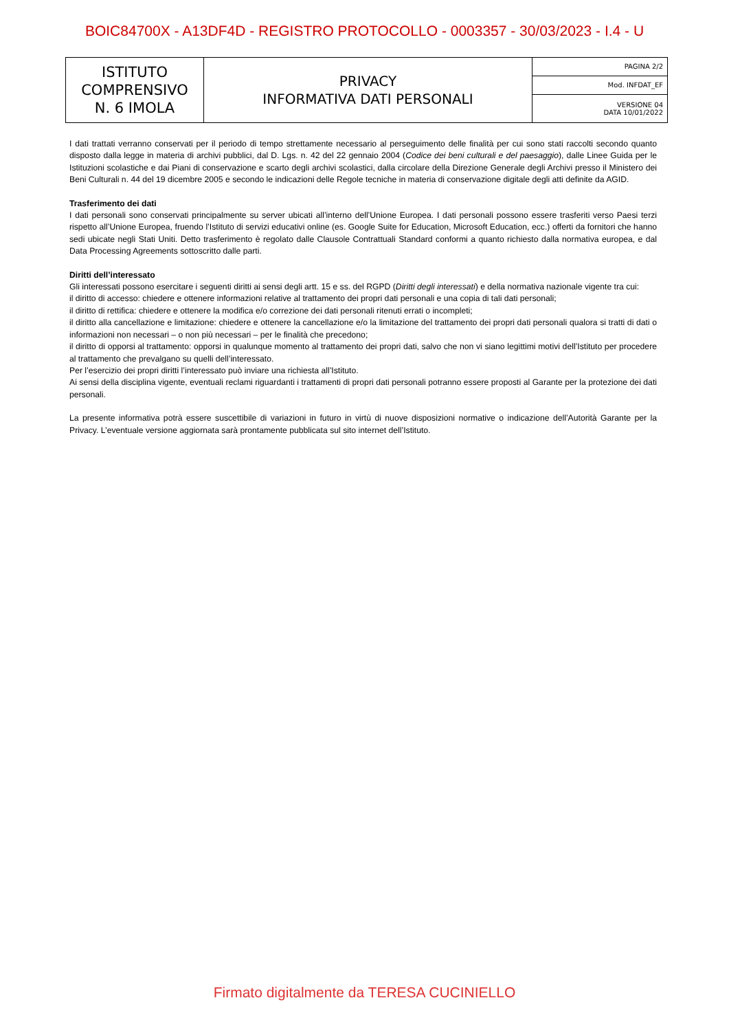BOIC84700X - A13DF4D - REGISTRO PROTOCOLLO - 0003357 - 30/03/2023 - I.4 - U
| ISTITUTO COMPRENSIVO N. 6 IMOLA | PRIVACY INFORMATIVA DATI PERSONALI | PAGINA 2/2 |
| | | Mod. INFDAT_EF |
| | | VERSIONE 04 DATA 10/01/2022 |
I dati trattati verranno conservati per il periodo di tempo strettamente necessario al perseguimento delle finalità per cui sono stati raccolti secondo quanto disposto dalla legge in materia di archivi pubblici, dal D. Lgs. n. 42 del 22 gennaio 2004 (Codice dei beni culturali e del paesaggio), dalle Linee Guida per le Istituzioni scolastiche e dai Piani di conservazione e scarto degli archivi scolastici, dalla circolare della Direzione Generale degli Archivi presso il Ministero dei Beni Culturali n. 44 del 19 dicembre 2005 e secondo le indicazioni delle Regole tecniche in materia di conservazione digitale degli atti definite da AGID.
Trasferimento dei dati
I dati personali sono conservati principalmente su server ubicati all’interno dell’Unione Europea. I dati personali possono essere trasferiti verso Paesi terzi rispetto all’Unione Europea, fruendo l’Istituto di servizi educativi online (es. Google Suite for Education, Microsoft Education, ecc.) offerti da fornitori che hanno sedi ubicate negli Stati Uniti. Detto trasferimento è regolato dalle Clausole Contrattuali Standard conformi a quanto richiesto dalla normativa europea, e dal Data Processing Agreements sottoscritto dalle parti.
Diritti dell’interessato
Gli interessati possono esercitare i seguenti diritti ai sensi degli artt. 15 e ss. del RGPD (Diritti degli interessati) e della normativa nazionale vigente tra cui:
il diritto di accesso: chiedere e ottenere informazioni relative al trattamento dei propri dati personali e una copia di tali dati personali;
il diritto di rettifica: chiedere e ottenere la modifica e/o correzione dei dati personali ritenuti errati o incompleti;
il diritto alla cancellazione e limitazione: chiedere e ottenere la cancellazione e/o la limitazione del trattamento dei propri dati personali qualora si tratti di dati o informazioni non necessari – o non più necessari – per le finalità che precedono;
il diritto di opporsi al trattamento: opporsi in qualunque momento al trattamento dei propri dati, salvo che non vi siano legittimi motivi dell’Istituto per procedere al trattamento che prevalgano su quelli dell’interessato.
Per l’esercizio dei propri diritti l’interessato può inviare una richiesta all’Istituto.
Ai sensi della disciplina vigente, eventuali reclami riguardanti i trattamenti di propri dati personali potranno essere proposti al Garante per la protezione dei dati personali.
La presente informativa potrà essere suscettibile di variazioni in futuro in virtù di nuove disposizioni normative o indicazione dell’Autorità Garante per la Privacy. L’eventuale versione aggiornata sarà prontamente pubblicata sul sito internet dell’Istituto.
Firmato digitalmente da TERESA CUCINIELLO